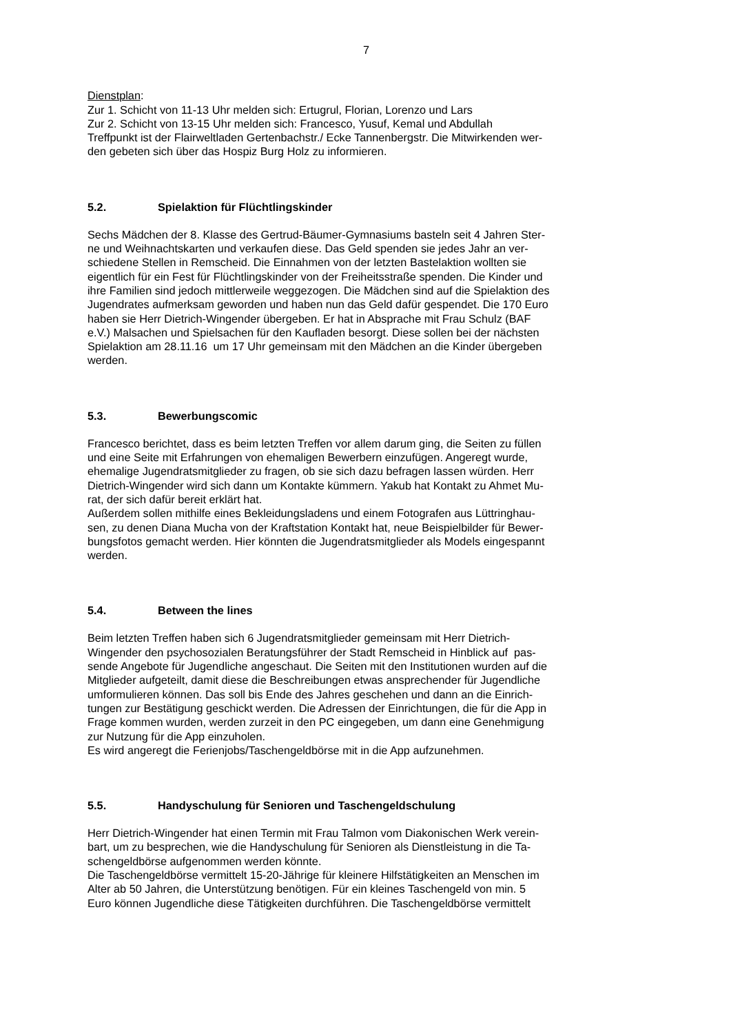7
Dienstplan:
Zur 1. Schicht von 11-13 Uhr melden sich: Ertugrul, Florian, Lorenzo und Lars
Zur 2. Schicht von 13-15 Uhr melden sich: Francesco, Yusuf, Kemal und Abdullah
Treffpunkt ist der Flairweltladen Gertenbachstr./ Ecke Tannenbergstr. Die Mitwirkenden wer-
den gebeten sich über das Hospiz Burg Holz zu informieren.
5.2. Spielaktion für Flüchtlingskinder
Sechs Mädchen der 8. Klasse des Gertrud-Bäumer-Gymnasiums basteln seit 4 Jahren Ster-
ne und Weihnachtskarten und verkaufen diese. Das Geld spenden sie jedes Jahr an ver-
schiedene Stellen in Remscheid. Die Einnahmen von der letzten Bastelaktion wollten sie
eigentlich für ein Fest für Flüchtlingskinder von der Freiheitsstraße spenden. Die Kinder und
ihre Familien sind jedoch mittlerweile weggezogen. Die Mädchen sind auf die Spielaktion des
Jugendrates aufmerksam geworden und haben nun das Geld dafür gespendet. Die 170 Euro
haben sie Herr Dietrich-Wingender übergeben. Er hat in Absprache mit Frau Schulz (BAF
e.V.) Malsachen und Spielsachen für den Kaufladen besorgt. Diese sollen bei der nächsten
Spielaktion am 28.11.16 um 17 Uhr gemeinsam mit den Mädchen an die Kinder übergeben
werden.
5.3. Bewerbungscomic
Francesco berichtet, dass es beim letzten Treffen vor allem darum ging, die Seiten zu füllen
und eine Seite mit Erfahrungen von ehemaligen Bewerbern einzufügen. Angeregt wurde,
ehemalige Jugendratsmitglieder zu fragen, ob sie sich dazu befragen lassen würden. Herr
Dietrich-Wingender wird sich dann um Kontakte kümmern. Yakub hat Kontakt zu Ahmet Mu-
rat, der sich dafür bereit erklärt hat.
Außerdem sollen mithilfe eines Bekleidungsladens und einem Fotografen aus Lüttringhau-
sen, zu denen Diana Mucha von der Kraftstation Kontakt hat, neue Beispielbilder für Bewer-
bungsfotos gemacht werden. Hier könnten die Jugendratsmitglieder als Models eingespannt
werden.
5.4. Between the lines
Beim letzten Treffen haben sich 6 Jugendratsmitglieder gemeinsam mit Herr Dietrich-
Wingender den psychosozialen Beratungsführer der Stadt Remscheid in Hinblick auf pas-
sende Angebote für Jugendliche angeschaut. Die Seiten mit den Institutionen wurden auf die
Mitglieder aufgeteilt, damit diese die Beschreibungen etwas ansprechender für Jugendliche
umformulieren können. Das soll bis Ende des Jahres geschehen und dann an die Einrich-
tungen zur Bestätigung geschickt werden. Die Adressen der Einrichtungen, die für die App in
Frage kommen wurden, werden zurzeit in den PC eingegeben, um dann eine Genehmigung
zur Nutzung für die App einzuholen.
Es wird angeregt die Ferienjobs/Taschengeldbörse mit in die App aufzunehmen.
5.5. Handyschulung für Senioren und Taschengeldschulung
Herr Dietrich-Wingender hat einen Termin mit Frau Talmon vom Diakonischen Werk verein-
bart, um zu besprechen, wie die Handyschulung für Senioren als Dienstleistung in die Ta-
schengeldbörse aufgenommen werden könnte.
Die Taschengeldbörse vermittelt 15-20-Jährige für kleinere Hilfstätigkeiten an Menschen im
Alter ab 50 Jahren, die Unterstützung benötigen. Für ein kleines Taschengeld von min. 5
Euro können Jugendliche diese Tätigkeiten durchführen. Die Taschengeldbörse vermittelt